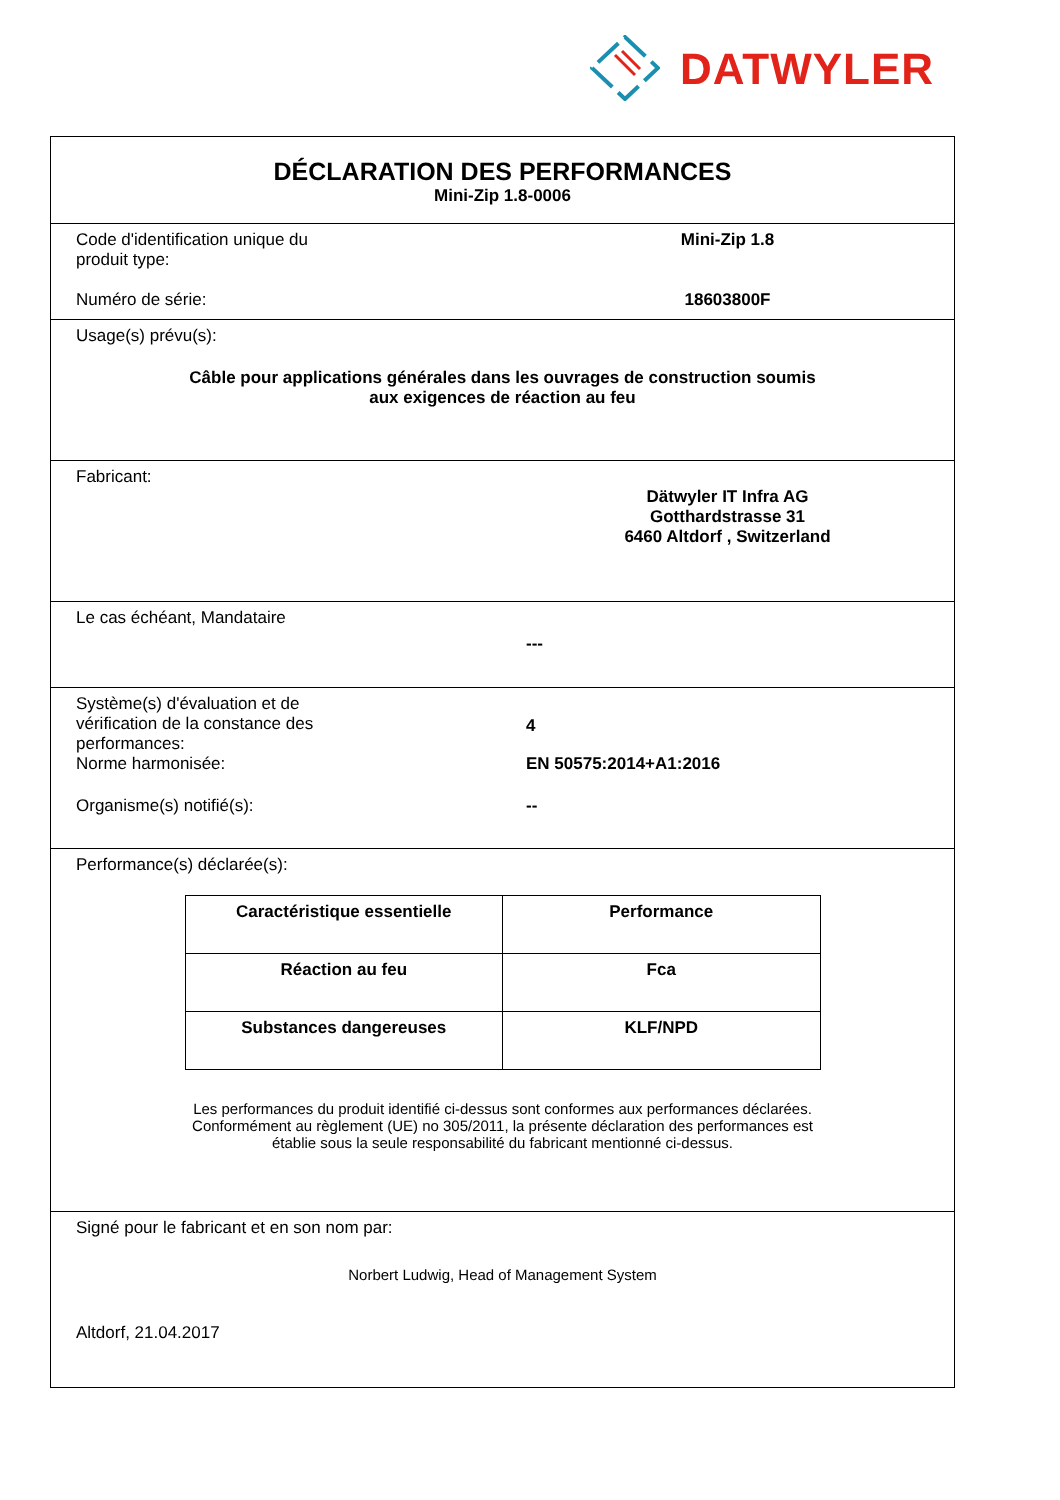DATWYLER
DÉCLARATION DES PERFORMANCES
Mini-Zip 1.8-0006
Code d'identification unique du
produit type:
Mini-Zip 1.8
Numéro de série: 18603800F
Usage(s) prévu(s):
Câble pour applications générales dans les ouvrages de construction soumis
aux exigences de réaction au feu
Fabricant:
Dätwyler IT Infra AG
Gotthardstrasse 31
6460 Altdorf , Switzerland
Le cas échéant, Mandataire
---
Système(s) d'évaluation et de
vérification de la constance des
performances:
4
Norme harmonisée: EN 50575:2014+A1:2016
Organisme(s) notifié(s): --
Performance(s) déclarée(s):
| Caractéristique essentielle | Performance |
| Réaction au feu | Fca |
| Substances dangereuses | KLF/NPD |
Les performances du produit identifié ci-dessus sont conformes aux performances déclarées.
Conformément au règlement (UE) no 305/2011, la présente déclaration des performances est
établie sous la seule responsabilité du fabricant mentionné ci-dessus.
Signé pour le fabricant et en son nom par:
Norbert Ludwig, Head of Management System
Altdorf, 21.04.2017